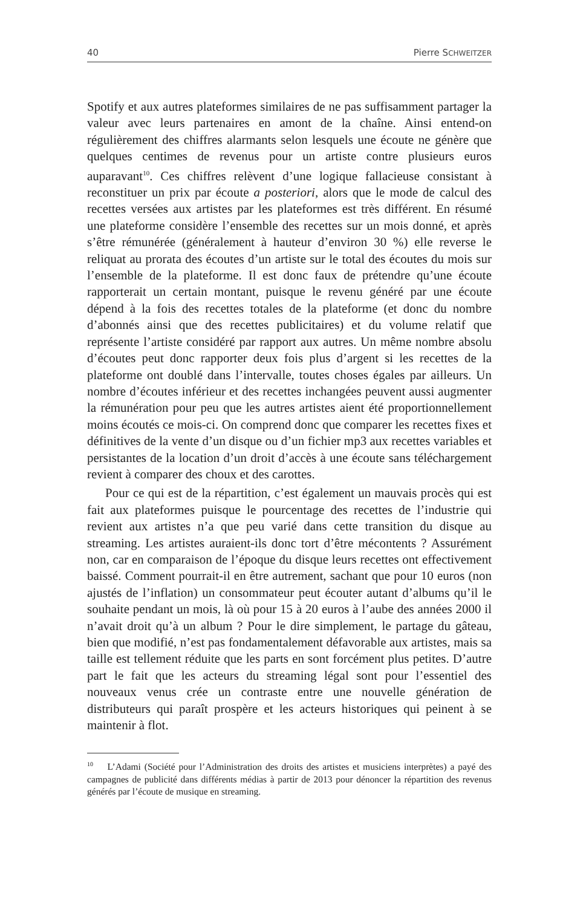40 Pierre SCHWEITZER
Spotify et aux autres plateformes similaires de ne pas suffisamment partager la valeur avec leurs partenaires en amont de la chaîne. Ainsi entend-on régulièrement des chiffres alarmants selon lesquels une écoute ne génère que quelques centimes de revenus pour un artiste contre plusieurs euros auparavant<sup>10</sup>. Ces chiffres relèvent d’une logique fallacieuse consistant à reconstituer un prix par écoute a posteriori, alors que le mode de calcul des recettes versées aux artistes par les plateformes est très différent. En résumé une plateforme considère l’ensemble des recettes sur un mois donné, et après s’être rémunérée (généralement à hauteur d’environ 30 %) elle reverse le reliquat au prorata des écoutes d’un artiste sur le total des écoutes du mois sur l’ensemble de la plateforme. Il est donc faux de prétendre qu’une écoute rapporterait un certain montant, puisque le revenu généré par une écoute dépend à la fois des recettes totales de la plateforme (et donc du nombre d’abonnés ainsi que des recettes publicitaires) et du volume relatif que représente l’artiste considéré par rapport aux autres. Un même nombre absolu d’écoutes peut donc rapporter deux fois plus d’argent si les recettes de la plateforme ont doublé dans l’intervalle, toutes choses égales par ailleurs. Un nombre d’écoutes inférieur et des recettes inchangées peuvent aussi augmenter la rémunération pour peu que les autres artistes aient été proportionnellement moins écoutés ce mois-ci. On comprend donc que comparer les recettes fixes et définitives de la vente d’un disque ou d’un fichier mp3 aux recettes variables et persistantes de la location d’un droit d’accès à une écoute sans téléchargement revient à comparer des choux et des carottes.
Pour ce qui est de la répartition, c’est également un mauvais procès qui est fait aux plateformes puisque le pourcentage des recettes de l’industrie qui revient aux artistes n’a que peu varié dans cette transition du disque au streaming. Les artistes auraient-ils donc tort d’être mécontents ? Assurément non, car en comparaison de l’époque du disque leurs recettes ont effectivement baissé. Comment pourrait-il en être autrement, sachant que pour 10 euros (non ajustés de l’inflation) un consommateur peut écouter autant d’albums qu’il le souhaite pendant un mois, là où pour 15 à 20 euros à l’aube des années 2000 il n’avait droit qu’à un album ? Pour le dire simplement, le partage du gâteau, bien que modifié, n’est pas fondamentalement défavorable aux artistes, mais sa taille est tellement réduite que les parts en sont forcément plus petites. D’autre part le fait que les acteurs du streaming légal sont pour l’essentiel des nouveaux venus crée un contraste entre une nouvelle génération de distributeurs qui paraît prospère et les acteurs historiques qui peinent à se maintenir à flot.
<sup>10</sup> L’Adami (Société pour l’Administration des droits des artistes et musiciens interprètes) a payé des campagnes de publicité dans différents médias à partir de 2013 pour dénoncer la répartition des revenus générés par l’écoute de musique en streaming.